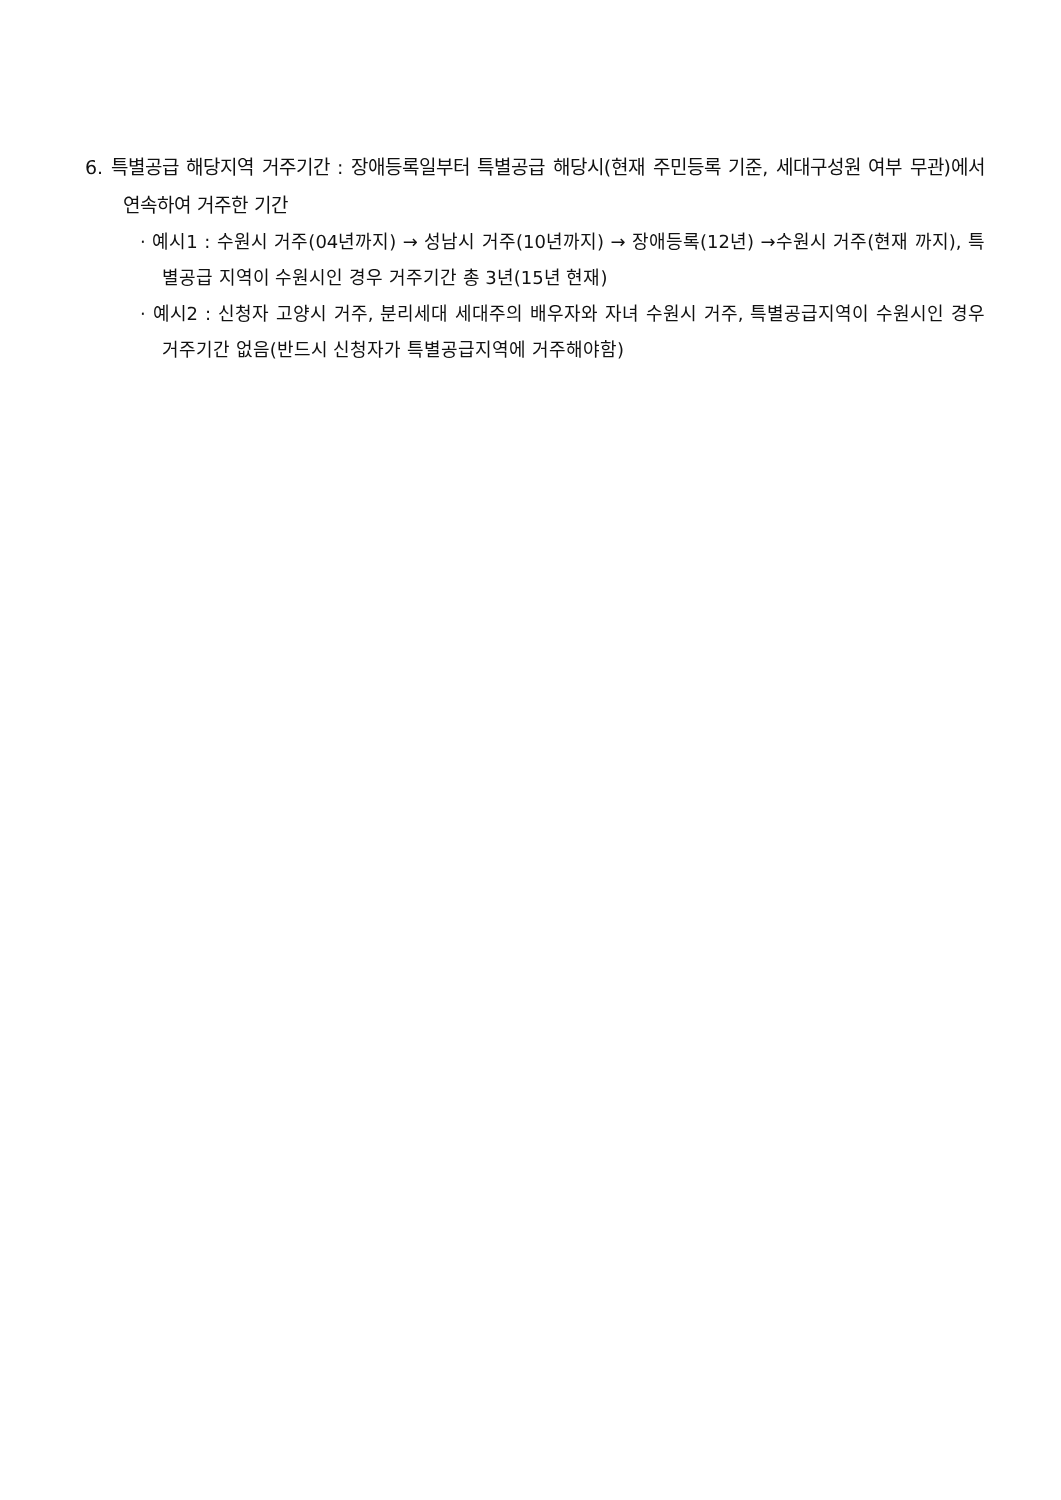6. 특별공급 해당지역 거주기간 : 장애등록일부터 특별공급 해당시(현재 주민등록 기준, 세대구성원 여부 무관)에서 연속하여 거주한 기간
· 예시1 : 수원시 거주(04년까지) → 성남시 거주(10년까지) → 장애등록(12년) →수원시 거주(현재 까지), 특별공급 지역이 수원시인 경우 거주기간 총 3년(15년 현재)
· 예시2 : 신청자 고양시 거주, 분리세대 세대주의 배우자와 자녀 수원시 거주, 특별공급지역이 수원시인 경우 거주기간 없음(반드시 신청자가 특별공급지역에 거주해야함)